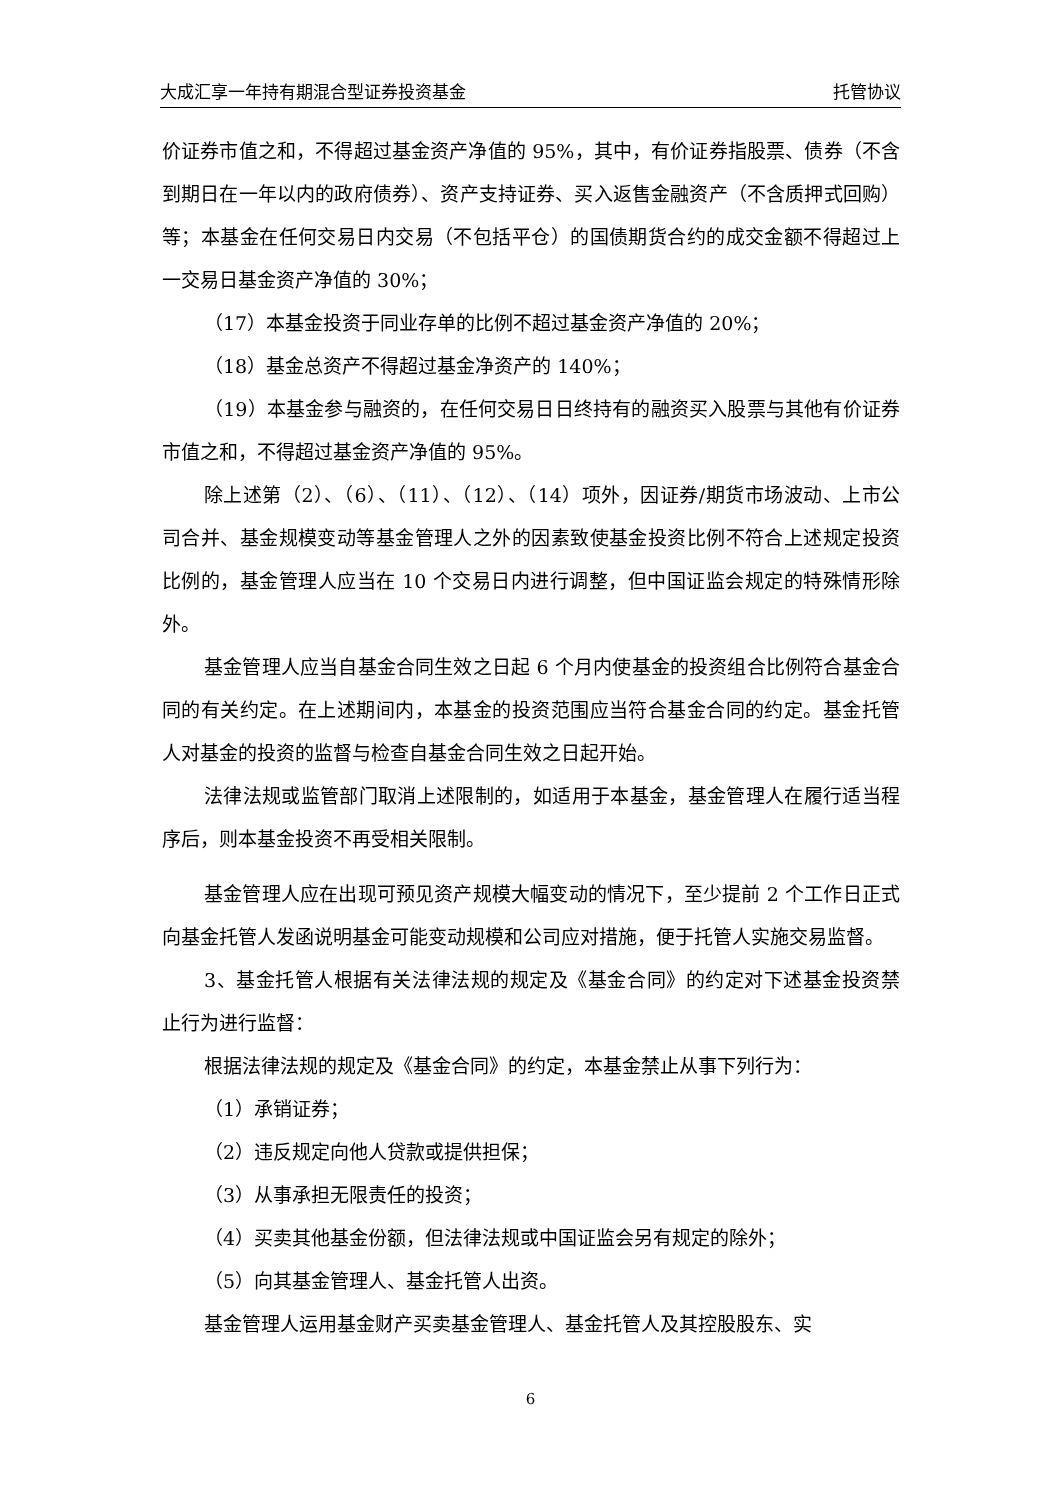大成汇享一年持有期混合型证券投资基金 托管协议
价证券市值之和，不得超过基金资产净值的 95%，其中，有价证券指股票、债券（不含到期日在一年以内的政府债券）、资产支持证券、买入返售金融资产（不含质押式回购）等；本基金在任何交易日内交易（不包括平仓）的国债期货合约的成交金额不得超过上一交易日基金资产净值的 30%；
（17）本基金投资于同业存单的比例不超过基金资产净值的 20%；
（18）基金总资产不得超过基金净资产的 140%；
（19）本基金参与融资的，在任何交易日日终持有的融资买入股票与其他有价证券市值之和，不得超过基金资产净值的 95%。
除上述第（2）、（6）、（11）、（12）、（14）项外，因证券/期货市场波动、上市公司合并、基金规模变动等基金管理人之外的因素致使基金投资比例不符合上述规定投资比例的，基金管理人应当在 10 个交易日内进行调整，但中国证监会规定的特殊情形除外。
基金管理人应当自基金合同生效之日起 6 个月内使基金的投资组合比例符合基金合同的有关约定。在上述期间内，本基金的投资范围应当符合基金合同的约定。基金托管人对基金的投资的监督与检查自基金合同生效之日起开始。
法律法规或监管部门取消上述限制的，如适用于本基金，基金管理人在履行适当程序后，则本基金投资不再受相关限制。
基金管理人应在出现可预见资产规模大幅变动的情况下，至少提前 2 个工作日正式向基金托管人发函说明基金可能变动规模和公司应对措施，便于托管人实施交易监督。
3、基金托管人根据有关法律法规的规定及《基金合同》的约定对下述基金投资禁止行为进行监督：
根据法律法规的规定及《基金合同》的约定，本基金禁止从事下列行为：
（1）承销证券；
（2）违反规定向他人贷款或提供担保；
（3）从事承担无限责任的投资；
（4）买卖其他基金份额，但法律法规或中国证监会另有规定的除外；
（5）向其基金管理人、基金托管人出资。
基金管理人运用基金财产买卖基金管理人、基金托管人及其控股股东、实
6